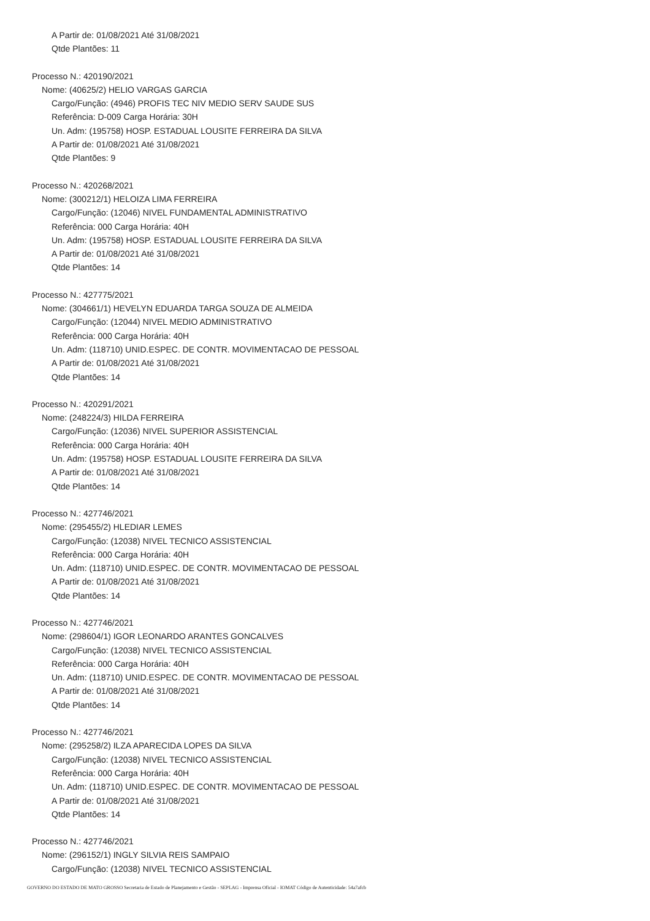A Partir de: 01/08/2021 Até 31/08/2021
Qtde Plantões: 11
Processo N.: 420190/2021
Nome: (40625/2) HELIO VARGAS GARCIA
Cargo/Função: (4946) PROFIS TEC NIV MEDIO SERV SAUDE SUS
Referência: D-009 Carga Horária: 30H
Un. Adm: (195758) HOSP. ESTADUAL LOUSITE FERREIRA DA SILVA
A Partir de: 01/08/2021 Até 31/08/2021
Qtde Plantões: 9
Processo N.: 420268/2021
Nome: (300212/1) HELOIZA LIMA FERREIRA
Cargo/Função: (12046) NIVEL FUNDAMENTAL ADMINISTRATIVO
Referência: 000 Carga Horária: 40H
Un. Adm: (195758) HOSP. ESTADUAL LOUSITE FERREIRA DA SILVA
A Partir de: 01/08/2021 Até 31/08/2021
Qtde Plantões: 14
Processo N.: 427775/2021
Nome: (304661/1) HEVELYN EDUARDA TARGA SOUZA DE ALMEIDA
Cargo/Função: (12044) NIVEL MEDIO ADMINISTRATIVO
Referência: 000 Carga Horária: 40H
Un. Adm: (118710) UNID.ESPEC. DE CONTR. MOVIMENTACAO DE PESSOAL
A Partir de: 01/08/2021 Até 31/08/2021
Qtde Plantões: 14
Processo N.: 420291/2021
Nome: (248224/3) HILDA FERREIRA
Cargo/Função: (12036) NIVEL SUPERIOR ASSISTENCIAL
Referência: 000 Carga Horária: 40H
Un. Adm: (195758) HOSP. ESTADUAL LOUSITE FERREIRA DA SILVA
A Partir de: 01/08/2021 Até 31/08/2021
Qtde Plantões: 14
Processo N.: 427746/2021
Nome: (295455/2) HLEDIAR LEMES
Cargo/Função: (12038) NIVEL TECNICO ASSISTENCIAL
Referência: 000 Carga Horária: 40H
Un. Adm: (118710) UNID.ESPEC. DE CONTR. MOVIMENTACAO DE PESSOAL
A Partir de: 01/08/2021 Até 31/08/2021
Qtde Plantões: 14
Processo N.: 427746/2021
Nome: (298604/1) IGOR LEONARDO ARANTES GONCALVES
Cargo/Função: (12038) NIVEL TECNICO ASSISTENCIAL
Referência: 000 Carga Horária: 40H
Un. Adm: (118710) UNID.ESPEC. DE CONTR. MOVIMENTACAO DE PESSOAL
A Partir de: 01/08/2021 Até 31/08/2021
Qtde Plantões: 14
Processo N.: 427746/2021
Nome: (295258/2) ILZA APARECIDA LOPES DA SILVA
Cargo/Função: (12038) NIVEL TECNICO ASSISTENCIAL
Referência: 000 Carga Horária: 40H
Un. Adm: (118710) UNID.ESPEC. DE CONTR. MOVIMENTACAO DE PESSOAL
A Partir de: 01/08/2021 Até 31/08/2021
Qtde Plantões: 14
Processo N.: 427746/2021
Nome: (296152/1) INGLY SILVIA REIS SAMPAIO
Cargo/Função: (12038) NIVEL TECNICO ASSISTENCIAL
GOVERNO DO ESTADO DE MATO GROSSO Secretaria de Estado de Planejamento e Gestão - SEPLAG - Imprensa Oficial - IOMAT Código de Autenticidade: 54a7afcb